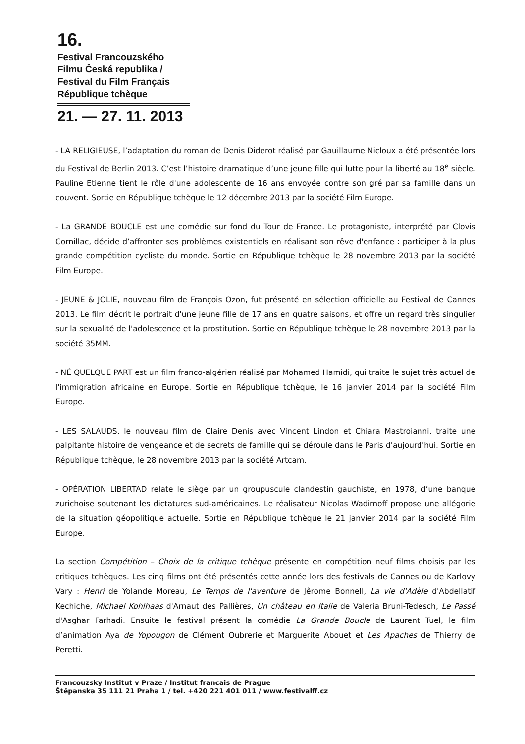16.
Festival Francouzského
Filmu Česká republika /
Festival du Film Français
République tchèque
21. — 27. 11. 2013
- LA RELIGIEUSE, l’adaptation du roman de Denis Diderot réalisé par Gauillaume Nicloux a été présentée lors du Festival de Berlin 2013. C’est l’histoire dramatique d’une jeune fille qui lutte pour la liberté au 18<sup>e</sup> siècle. Pauline Etienne tient le rôle d'une adolescente de 16 ans envoyée contre son gré par sa famille dans un couvent. Sortie en République tchèque le 12 décembre 2013 par la société Film Europe.
- La GRANDE BOUCLE est une comédie sur fond du Tour de France. Le protagoniste, interprété par Clovis Cornillac, décide d’affronter ses problèmes existentiels en réalisant son rêve d'enfance : participer à la plus grande compétition cycliste du monde. Sortie en République tchèque le 28 novembre 2013 par la société Film Europe.
- JEUNE & JOLIE, nouveau film de François Ozon, fut présenté en sélection officielle au Festival de Cannes 2013. Le film décrit le portrait d'une jeune fille de 17 ans en quatre saisons, et offre un regard très singulier sur la sexualité de l'adolescence et la prostitution. Sortie en République tchèque le 28 novembre 2013 par la société 35MM.
- NÉ QUELQUE PART est un film franco-algérien réalisé par Mohamed Hamidi, qui traite le sujet très actuel de l'immigration africaine en Europe. Sortie en République tchèque, le 16 janvier 2014 par la société Film Europe.
- LES SALAUDS, le nouveau film de Claire Denis avec Vincent Lindon et Chiara Mastroianni, traite une palpitante histoire de vengeance et de secrets de famille qui se déroule dans le Paris d'aujourd'hui. Sortie en République tchèque, le 28 novembre 2013 par la société Artcam.
- OPÉRATION LIBERTAD relate le siège par un groupuscule clandestin gauchiste, en 1978, d’une banque zurichoise soutenant les dictatures sud-américaines. Le réalisateur Nicolas Wadimoff propose une allégorie de la situation géopolitique actuelle. Sortie en République tchèque le 21 janvier 2014 par la société Film Europe.
La section Compétition – Choix de la critique tchèque présente en compétition neuf films choisis par les critiques tchèques. Les cinq films ont été présentés cette année lors des festivals de Cannes ou de Karlovy Vary : Henri de Yolande Moreau, Le Temps de l'aventure de Jêrome Bonnell, La vie d'Adèle d'Abdellatif Kechiche, Michael Kohlhaas d'Arnaut des Pallières, Un château en Italie de Valeria Bruni-Tedesch, Le Passé d'Asghar Farhadi. Ensuite le festival présent la comédie La Grande Boucle de Laurent Tuel, le film d’animation Aya de Yopougon de Clément Oubrerie et Marguerite Abouet et Les Apaches de Thierry de Peretti.
Francouzsky Institut v Praze / Institut francais de Prague
Štěpanska 35 111 21 Praha 1 / tel. +420 221 401 011 / www.festivalff.cz